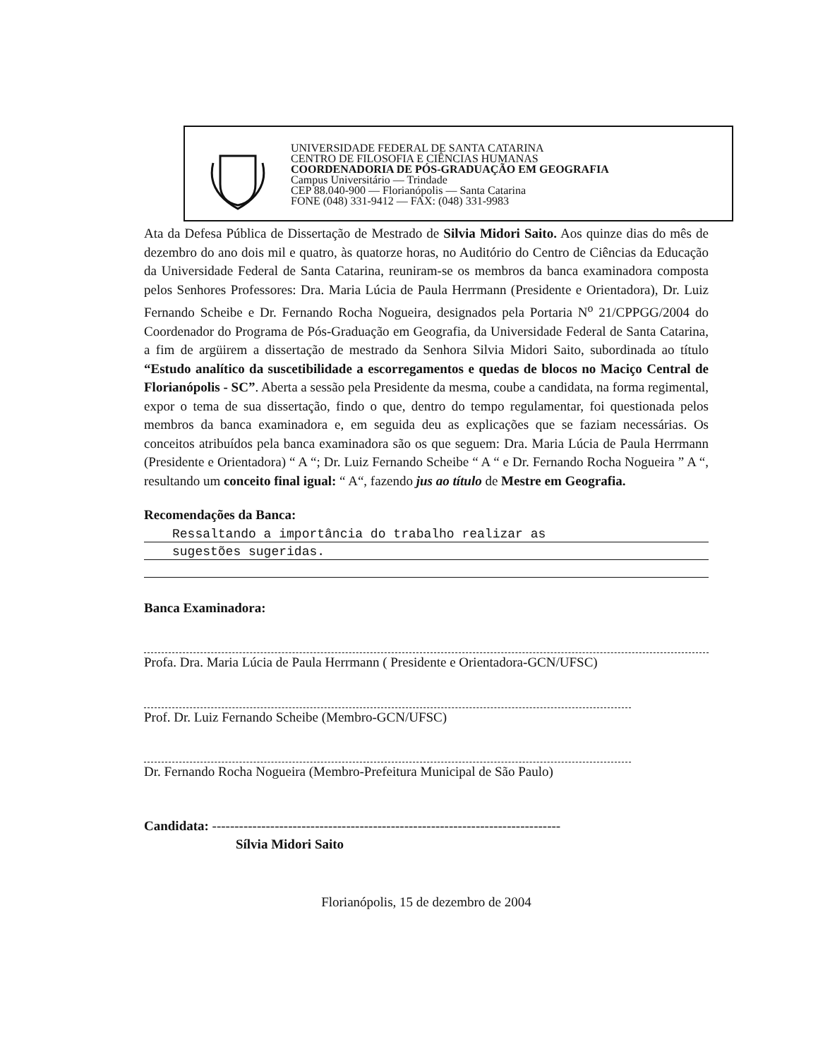UNIVERSIDADE FEDERAL DE SANTA CATARINA
CENTRO DE FILOSOFIA E CIÊNCIAS HUMANAS
COORDENADORIA DE PÓS-GRADUAÇÃO EM GEOGRAFIA
Campus Universitário — Trindade
CEP 88.040-900 — Florianópolis — Santa Catarina
FONE (048) 331-9412 — FAX: (048) 331-9983
Ata da Defesa Pública de Dissertação de Mestrado de Silvia Midori Saito. Aos quinze dias do mês de dezembro do ano dois mil e quatro, às quatorze horas, no Auditório do Centro de Ciências da Educação da Universidade Federal de Santa Catarina, reuniram-se os membros da banca examinadora composta pelos Senhores Professores: Dra. Maria Lúcia de Paula Herrmann (Presidente e Orientadora), Dr. Luiz Fernando Scheibe e Dr. Fernando Rocha Nogueira, designados pela Portaria N<sup>o</sup> 21/CPPGG/2004 do Coordenador do Programa de Pós-Graduação em Geografia, da Universidade Federal de Santa Catarina, a fim de argüirem a dissertação de mestrado da Senhora Silvia Midori Saito, subordinada ao título “Estudo analítico da suscetibilidade a escorregamentos e quedas de blocos no Maciço Central de Florianópolis - SC”. Aberta a sessão pela Presidente da mesma, coube a candidata, na forma regimental, expor o tema de sua dissertação, findo o que, dentro do tempo regulamentar, foi questionada pelos membros da banca examinadora e, em seguida deu as explicações que se faziam necessárias. Os conceitos atribuídos pela banca examinadora são os que seguem: Dra. Maria Lúcia de Paula Herrmann (Presidente e Orientadora) “ A “; Dr. Luiz Fernando Scheibe “ A “ e Dr. Fernando Rocha Nogueira ” A “, resultando um conceito final igual: “ A“, fazendo jus ao título de Mestre em Geografia.
Recomendações da Banca:
Ressaltando a importância do trabalho realizar as
sugestões sugeridas.
Banca Examinadora:
Profa. Dra. Maria Lúcia de Paula Herrmann ( Presidente e Orientadora-GCN/UFSC)
Prof. Dr. Luiz Fernando Scheibe (Membro-GCN/UFSC)
Dr. Fernando Rocha Nogueira (Membro-Prefeitura Municipal de São Paulo)
Candidata: ------------------------------------------------------------------------------
Sílvia Midori Saito
Florianópolis, 15 de dezembro de 2004